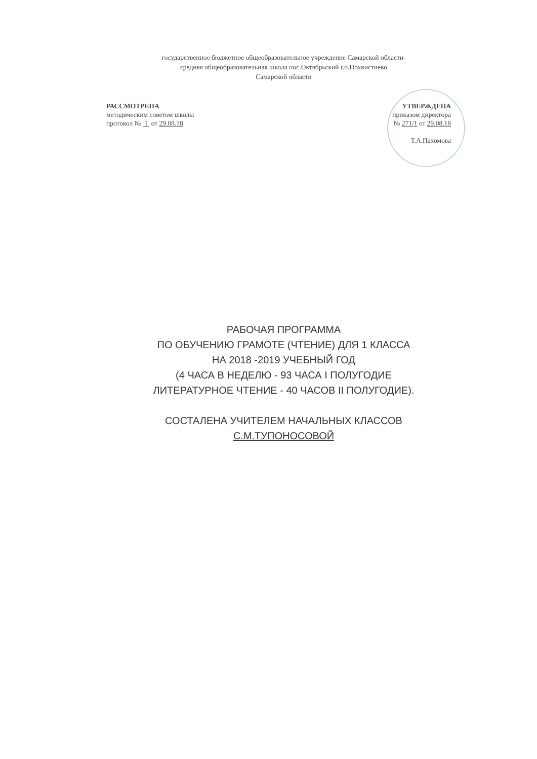государственное бюджетное общеобразовательное учреждение Самарской области-
средняя общеобразовательная школа пос.Октябрьский г.о.Похвистнево
Самарской области
РАССМОТРЕНА
методическим советом школы
протокол № 1 от 29.08.18
УТВЕРЖДЕНА
приказом директора
№ 271/1 от 29.08.18
Т.А.Пахомова
РАБОЧАЯ ПРОГРАММА
ПО ОБУЧЕНИЮ ГРАМОТЕ (ЧТЕНИЕ) ДЛЯ 1 КЛАССА
НА 2018 -2019 УЧЕБНЫЙ ГОД
(4 ЧАСА В НЕДЕЛЮ - 93 ЧАСА I ПОЛУГОДИЕ
ЛИТЕРАТУРНОЕ ЧТЕНИЕ - 40 ЧАСОВ II ПОЛУГОДИЕ).
СОСТАЛЕНА УЧИТЕЛЕМ НАЧАЛЬНЫХ КЛАССОВ
С.М.ТУПОНОСОВОЙ